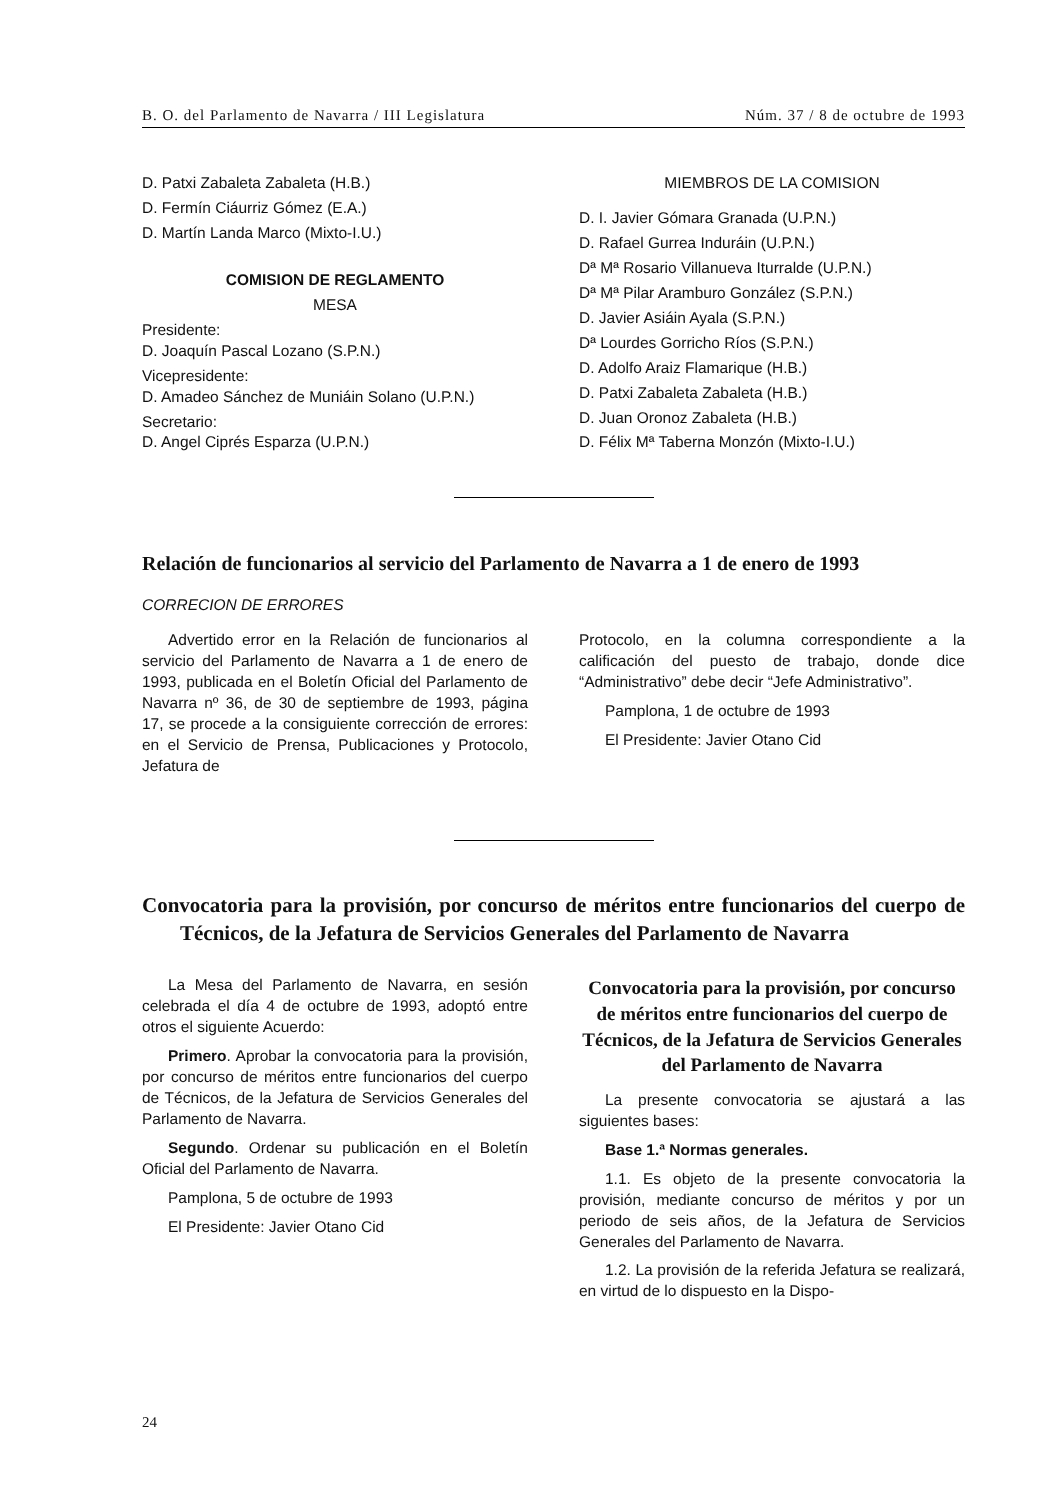B. O. del Parlamento de Navarra / III Legislatura Núm. 37 / 8 de octubre de 1993
D. Patxi Zabaleta Zabaleta (H.B.)
D. Fermín Ciáurriz Gómez (E.A.)
D. Martín Landa Marco (Mixto-I.U.)
COMISION DE REGLAMENTO
MESA
Presidente:
D. Joaquín Pascal Lozano (S.P.N.)
Vicepresidente:
D. Amadeo Sánchez de Muniáin Solano (U.P.N.)
Secretario:
D. Angel Ciprés Esparza (U.P.N.)
MIEMBROS DE LA COMISION
D. I. Javier Gómara Granada (U.P.N.)
D. Rafael Gurrea Induráin (U.P.N.)
Dª Mª Rosario Villanueva Iturralde (U.P.N.)
Dª Mª Pilar Aramburo González (S.P.N.)
D. Javier Asiáin Ayala (S.P.N.)
Dª Lourdes Gorricho Ríos (S.P.N.)
D. Adolfo Araiz Flamarique (H.B.)
D. Patxi Zabaleta Zabaleta (H.B.)
D. Juan Oronoz Zabaleta (H.B.)
D. Félix Mª Taberna Monzón (Mixto-I.U.)
Relación de funcionarios al servicio del Parlamento de Navarra a 1 de enero de 1993
CORRECION DE ERRORES
Advertido error en la Relación de funcionarios al servicio del Parlamento de Navarra a 1 de enero de 1993, publicada en el Boletín Oficial del Parlamento de Navarra nº 36, de 30 de septiembre de 1993, página 17, se procede a la consiguiente corrección de errores: en el Servicio de Prensa, Publicaciones y Protocolo, Jefatura de
Protocolo, en la columna correspondiente a la calificación del puesto de trabajo, donde dice “Administrativo” debe decir “Jefe Administrativo”.
Pamplona, 1 de octubre de 1993
El Presidente: Javier Otano Cid
Convocatoria para la provisión, por concurso de méritos entre funcionarios del cuerpo de Técnicos, de la Jefatura de Servicios Generales del Parlamento de Navarra
La Mesa del Parlamento de Navarra, en sesión celebrada el día 4 de octubre de 1993, adoptó entre otros el siguiente Acuerdo:
Primero. Aprobar la convocatoria para la provisión, por concurso de méritos entre funcionarios del cuerpo de Técnicos, de la Jefatura de Servicios Generales del Parlamento de Navarra.
Segundo. Ordenar su publicación en el Boletín Oficial del Parlamento de Navarra.
Pamplona, 5 de octubre de 1993
El Presidente: Javier Otano Cid
Convocatoria para la provisión, por concurso de méritos entre funcionarios del cuerpo de Técnicos, de la Jefatura de Servicios Generales del Parlamento de Navarra
La presente convocatoria se ajustará a las siguientes bases:
Base 1.ª Normas generales.
1.1. Es objeto de la presente convocatoria la provisión, mediante concurso de méritos y por un periodo de seis años, de la Jefatura de Servicios Generales del Parlamento de Navarra.
1.2. La provisión de la referida Jefatura se realizará, en virtud de lo dispuesto en la Dispo-
24